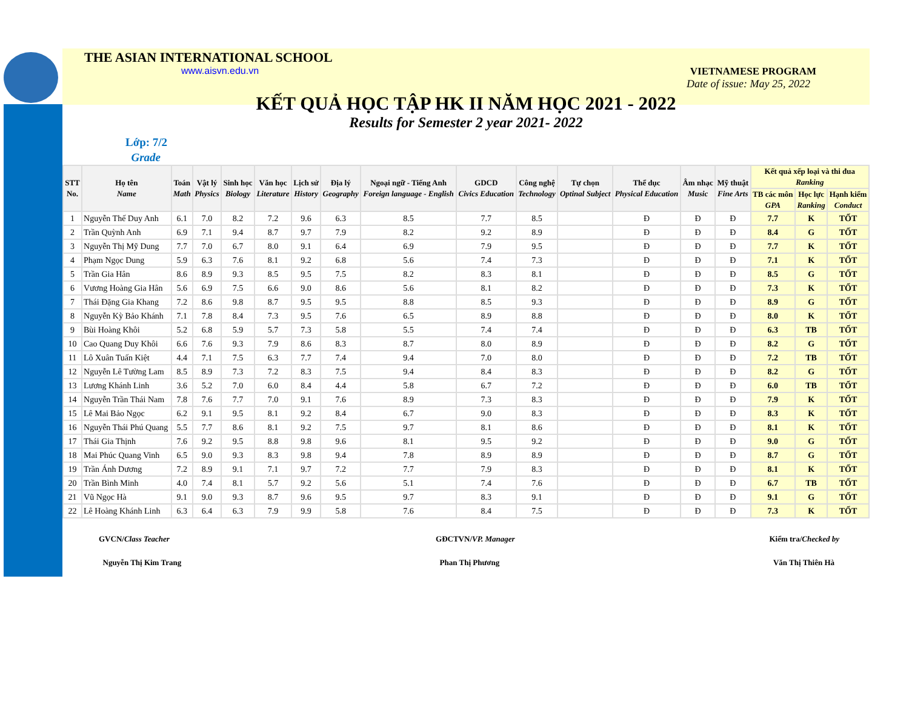THE ASIAN INTERNATIONAL SCHOOL
www.aisvn.edu.vn VIETNAMESE PROGRAM
Date of issue: May 25, 2022
KẾT QUẢ HỌC TẬP HK II NĂM HỌC 2021 - 2022
Results for Semester 2 year 2021- 2022
Lớp: 7/2
Grade
| STT No. | Họ tên Name | Toán Math | Vật lý Physics | Sinh học Biology | Văn học Literature | Lịch sử History | Địa lý Geography | Ngoại ngữ - Tiếng Anh Foreign language - English | GDCD Civics Education | Công nghệ Technology | Tự chọn Optinal Subject | Thể dục Physical Education | Âm nhạc Music | Mỹ thuật Fine Arts | Kết quả xếp loại và thi đua Ranking | | |
| --- | --- | --- | --- | --- | --- | --- | --- | --- | --- | --- | --- | --- | --- | --- | --- | --- | --- |
| | | | | | | | | | | | | | | | TB các môn GPA | Học lực Ranking | Hạnh kiểm Conduct |
| 1 | Nguyễn Thế Duy Anh | 6.1 | 7.0 | 8.2 | 7.2 | 9.6 | 6.3 | 8.5 | 7.7 | 8.5 | | Đ | Đ | Đ | 7.7 | K | TỐT |
| 2 | Trần Quỳnh Anh | 6.9 | 7.1 | 9.4 | 8.7 | 9.7 | 7.9 | 8.2 | 9.2 | 8.9 | | Đ | Đ | Đ | 8.4 | G | TỐT |
| 3 | Nguyễn Thị Mỹ Dung | 7.7 | 7.0 | 6.7 | 8.0 | 9.1 | 6.4 | 6.9 | 7.9 | 9.5 | | Đ | Đ | Đ | 7.7 | K | TỐT |
| 4 | Phạm Ngọc Dung | 5.9 | 6.3 | 7.6 | 8.1 | 9.2 | 6.8 | 5.6 | 7.4 | 7.3 | | Đ | Đ | Đ | 7.1 | K | TỐT |
| 5 | Trần Gia Hân | 8.6 | 8.9 | 9.3 | 8.5 | 9.5 | 7.5 | 8.2 | 8.3 | 8.1 | | Đ | Đ | Đ | 8.5 | G | TỐT |
| 6 | Vương Hoàng Gia Hân | 5.6 | 6.9 | 7.5 | 6.6 | 9.0 | 8.6 | 5.6 | 8.1 | 8.2 | | Đ | Đ | Đ | 7.3 | K | TỐT |
| 7 | Thái Đặng Gia Khang | 7.2 | 8.6 | 9.8 | 8.7 | 9.5 | 9.5 | 8.8 | 8.5 | 9.3 | | Đ | Đ | Đ | 8.9 | G | TỐT |
| 8 | Nguyễn Kỳ Bảo Khánh | 7.1 | 7.8 | 8.4 | 7.3 | 9.5 | 7.6 | 6.5 | 8.9 | 8.8 | | Đ | Đ | Đ | 8.0 | K | TỐT |
| 9 | Bùi Hoàng Khôi | 5.2 | 6.8 | 5.9 | 5.7 | 7.3 | 5.8 | 5.5 | 7.4 | 7.4 | | Đ | Đ | Đ | 6.3 | TB | TỐT |
| 10 | Cao Quang Duy Khôi | 6.6 | 7.6 | 9.3 | 7.9 | 8.6 | 8.3 | 8.7 | 8.0 | 8.9 | | Đ | Đ | Đ | 8.2 | G | TỐT |
| 11 | Lô Xuân Tuấn Kiệt | 4.4 | 7.1 | 7.5 | 6.3 | 7.7 | 7.4 | 9.4 | 7.0 | 8.0 | | Đ | Đ | Đ | 7.2 | TB | TỐT |
| 12 | Nguyễn Lê Tường Lam | 8.5 | 8.9 | 7.3 | 7.2 | 8.3 | 7.5 | 9.4 | 8.4 | 8.3 | | Đ | Đ | Đ | 8.2 | G | TỐT |
| 13 | Lương Khánh Linh | 3.6 | 5.2 | 7.0 | 6.0 | 8.4 | 4.4 | 5.8 | 6.7 | 7.2 | | Đ | Đ | Đ | 6.0 | TB | TỐT |
| 14 | Nguyễn Trần Thái Nam | 7.8 | 7.6 | 7.7 | 7.0 | 9.1 | 7.6 | 8.9 | 7.3 | 8.3 | | Đ | Đ | Đ | 7.9 | K | TỐT |
| 15 | Lê Mai Bảo Ngọc | 6.2 | 9.1 | 9.5 | 8.1 | 9.2 | 8.4 | 6.7 | 9.0 | 8.3 | | Đ | Đ | Đ | 8.3 | K | TỐT |
| 16 | Nguyễn Thái Phú Quang | 5.5 | 7.7 | 8.6 | 8.1 | 9.2 | 7.5 | 9.7 | 8.1 | 8.6 | | Đ | Đ | Đ | 8.1 | K | TỐT |
| 17 | Thái Gia Thịnh | 7.6 | 9.2 | 9.5 | 8.8 | 9.8 | 9.6 | 8.1 | 9.5 | 9.2 | | Đ | Đ | Đ | 9.0 | G | TỐT |
| 18 | Mai Phúc Quang Vinh | 6.5 | 9.0 | 9.3 | 8.3 | 9.8 | 9.4 | 7.8 | 8.9 | 8.9 | | Đ | Đ | Đ | 8.7 | G | TỐT |
| 19 | Trần Ánh Dương | 7.2 | 8.9 | 9.1 | 7.1 | 9.7 | 7.2 | 7.7 | 7.9 | 8.3 | | Đ | Đ | Đ | 8.1 | K | TỐT |
| 20 | Trần Bình Minh | 4.0 | 7.4 | 8.1 | 5.7 | 9.2 | 5.6 | 5.1 | 7.4 | 7.6 | | Đ | Đ | Đ | 6.7 | TB | TỐT |
| 21 | Vũ Ngọc Hà | 9.1 | 9.0 | 9.3 | 8.7 | 9.6 | 9.5 | 9.7 | 8.3 | 9.1 | | Đ | Đ | Đ | 9.1 | G | TỐT |
| 22 | Lê Hoàng Khánh Linh | 6.3 | 6.4 | 6.3 | 7.9 | 9.9 | 5.8 | 7.6 | 8.4 | 7.5 | | Đ | Đ | Đ | 7.3 | K | TỐT |
GVCN/Class Teacher
Nguyễn Thị Kim Trang
GĐCTVN/VP. Manager
Phan Thị Phương
Kiểm tra/Checked by
Văn Thị Thiên Hà